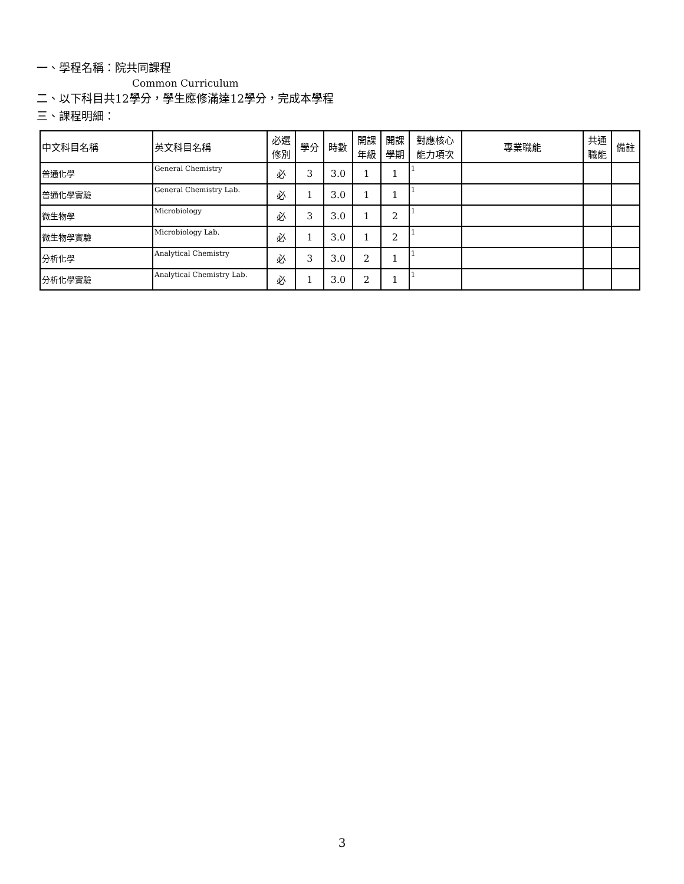一、學程名稱：院共同課程
Common Curriculum
二、以下科目共12學分，學生應修滿達12學分，完成本學程
三、課程明細：
| 中文科目名稱 | 英文科目名稱 | 必選 修別 | 學分 | 時數 | 開課 年級 | 開課 學期 | 對應核心 能力項次 | 專業職能 | 共通 職能 | 備註 |
| --- | --- | --- | --- | --- | --- | --- | --- | --- | --- | --- |
| 普通化學 | General Chemistry | 必 | 3 | 3.0 | 1 | 1 | 1 | | | |
| 普通化學實驗 | General Chemistry Lab. | 必 | 1 | 3.0 | 1 | 1 | 1 | | | |
| 微生物學 | Microbiology | 必 | 3 | 3.0 | 1 | 2 | 1 | | | |
| 微生物學實驗 | Microbiology Lab. | 必 | 1 | 3.0 | 1 | 2 | 1 | | | |
| 分析化學 | Analytical Chemistry | 必 | 3 | 3.0 | 2 | 1 | 1 | | | |
| 分析化學實驗 | Analytical Chemistry Lab. | 必 | 1 | 3.0 | 2 | 1 | 1 | | | |
3